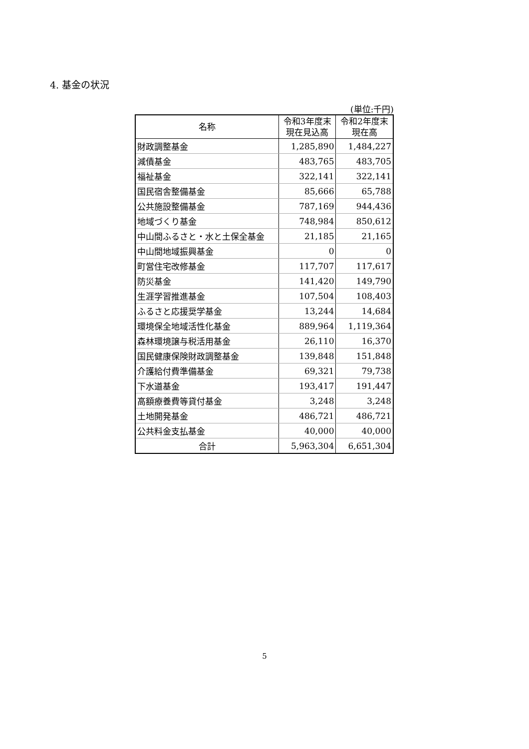4. 基金の状況
(単位:千円)
| 名称 | 令和3年度末 現在見込高 | 令和2年度末 現在高 |
| --- | --- | --- |
| 財政調整基金 | 1,285,890 | 1,484,227 |
| 減債基金 | 483,765 | 483,705 |
| 福祉基金 | 322,141 | 322,141 |
| 国民宿舎整備基金 | 85,666 | 65,788 |
| 公共施設整備基金 | 787,169 | 944,436 |
| 地域づくり基金 | 748,984 | 850,612 |
| 中山間ふるさと・水と土保全基金 | 21,185 | 21,165 |
| 中山間地域振興基金 | 0 | 0 |
| 町営住宅改修基金 | 117,707 | 117,617 |
| 防災基金 | 141,420 | 149,790 |
| 生涯学習推進基金 | 107,504 | 108,403 |
| ふるさと応援奨学基金 | 13,244 | 14,684 |
| 環境保全地域活性化基金 | 889,964 | 1,119,364 |
| 森林環境譲与税活用基金 | 26,110 | 16,370 |
| 国民健康保険財政調整基金 | 139,848 | 151,848 |
| 介護給付費準備基金 | 69,321 | 79,738 |
| 下水道基金 | 193,417 | 191,447 |
| 高額療養費等貸付基金 | 3,248 | 3,248 |
| 土地開発基金 | 486,721 | 486,721 |
| 公共料金支払基金 | 40,000 | 40,000 |
| 合計 | 5,963,304 | 6,651,304 |
5